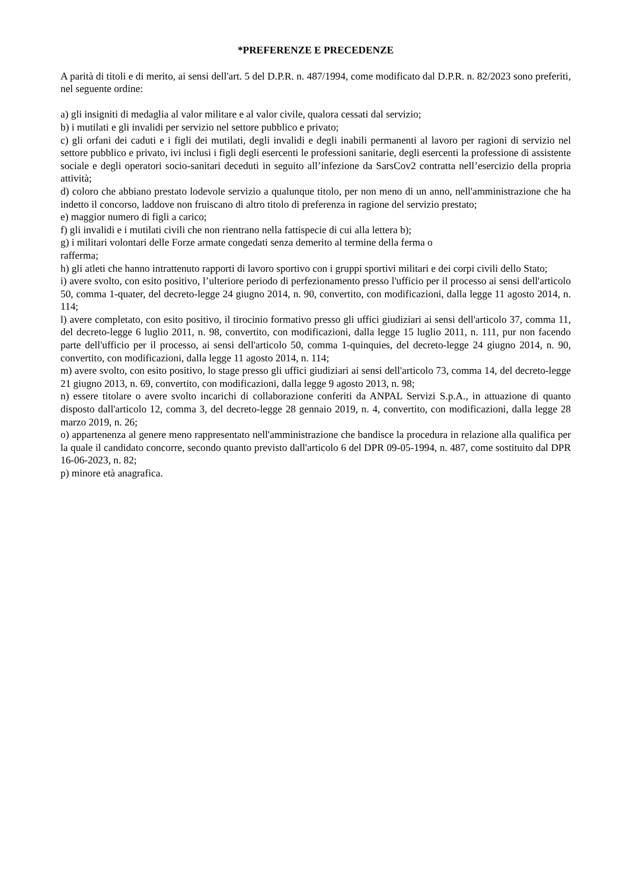*PREFERENZE E PRECEDENZE
A parità di titoli e di merito, ai sensi dell'art. 5 del D.P.R. n. 487/1994, come modificato dal D.P.R. n. 82/2023 sono preferiti, nel seguente ordine:
a) gli insigniti di medaglia al valor militare e al valor civile, qualora cessati dal servizio;
b) i mutilati e gli invalidi per servizio nel settore pubblico e privato;
c) gli orfani dei caduti e i figli dei mutilati, degli invalidi e degli inabili permanenti al lavoro per ragioni di servizio nel settore pubblico e privato, ivi inclusi i figli degli esercenti le professioni sanitarie, degli esercenti la professione di assistente sociale e degli operatori socio-sanitari deceduti in seguito all’infezione da SarsCov2 contratta nell’esercizio della propria attività;
d) coloro che abbiano prestato lodevole servizio a qualunque titolo, per non meno di un anno, nell'amministrazione che ha indetto il concorso, laddove non fruiscano di altro titolo di preferenza in ragione del servizio prestato;
e) maggior numero di figli a carico;
f) gli invalidi e i mutilati civili che non rientrano nella fattispecie di cui alla lettera b);
g) i militari volontari delle Forze armate congedati senza demerito al termine della ferma o
rafferma;
h) gli atleti che hanno intrattenuto rapporti di lavoro sportivo con i gruppi sportivi militari e dei corpi civili dello Stato;
i) avere svolto, con esito positivo, l’ulteriore periodo di perfezionamento presso l'ufficio per il processo ai sensi dell'articolo 50, comma 1-quater, del decreto-legge 24 giugno 2014, n. 90, convertito, con modificazioni, dalla legge 11 agosto 2014, n. 114;
l) avere completato, con esito positivo, il tirocinio formativo presso gli uffici giudiziari ai sensi dell'articolo 37, comma 11, del decreto-legge 6 luglio 2011, n. 98, convertito, con modificazioni, dalla legge 15 luglio 2011, n. 111, pur non facendo parte dell'ufficio per il processo, ai sensi dell'articolo 50, comma 1-quinquies, del decreto-legge 24 giugno 2014, n. 90, convertito, con modificazioni, dalla legge 11 agosto 2014, n. 114;
m) avere svolto, con esito positivo, lo stage presso gli uffici giudiziari ai sensi dell'articolo 73, comma 14, del decreto-legge 21 giugno 2013, n. 69, convertito, con modificazioni, dalla legge 9 agosto 2013, n. 98;
n) essere titolare o avere svolto incarichi di collaborazione conferiti da ANPAL Servizi S.p.A., in attuazione di quanto disposto dall'articolo 12, comma 3, del decreto-legge 28 gennaio 2019, n. 4, convertito, con modificazioni, dalla legge 28 marzo 2019, n. 26;
o) appartenenza al genere meno rappresentato nell'amministrazione che bandisce la procedura in relazione alla qualifica per la quale il candidato concorre, secondo quanto previsto dall'articolo 6 del DPR 09-05-1994, n. 487, come sostituito dal DPR 16-06-2023, n. 82;
p) minore età anagrafica.